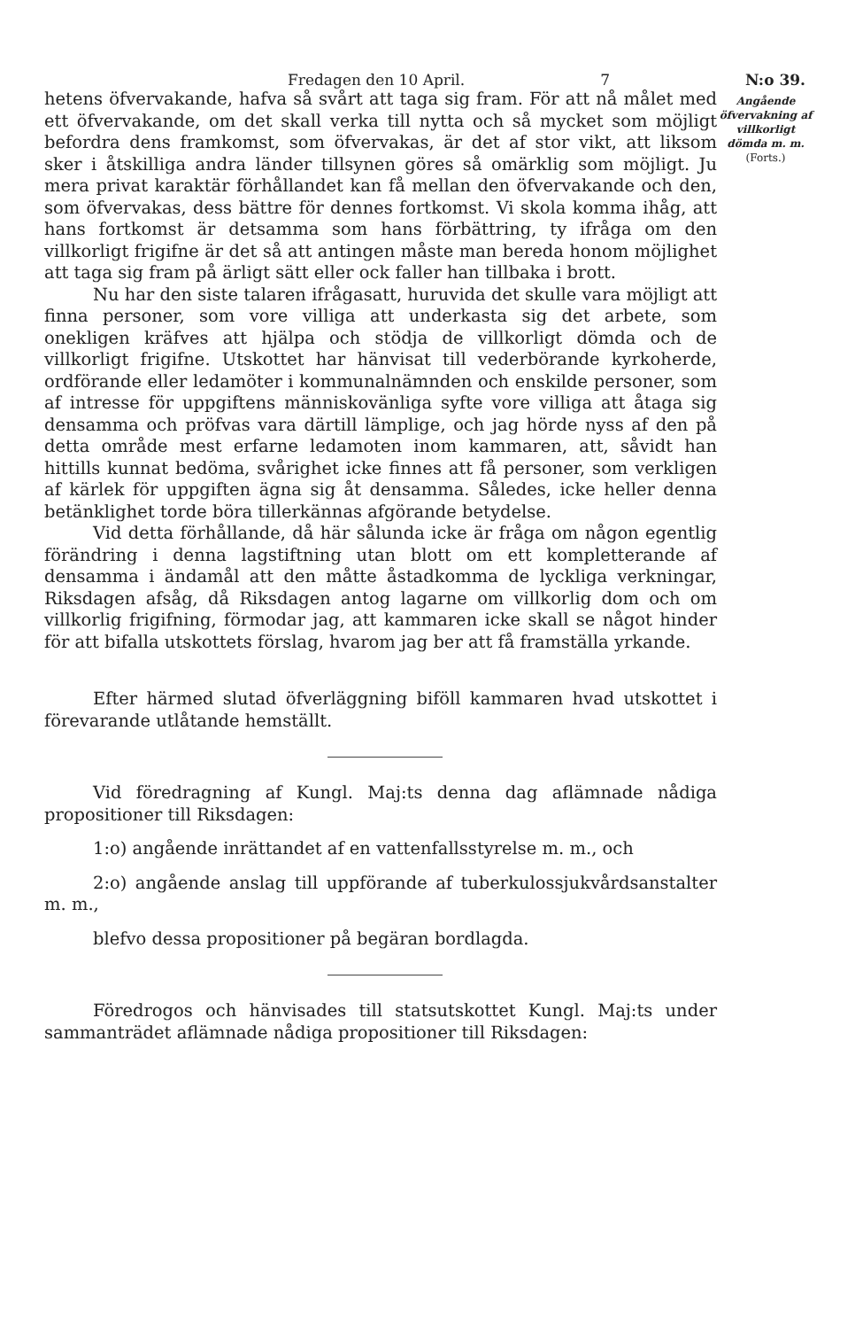Fredagen den 10 April. 7 N:o 39.
hetens öfvervakande, hafva så svårt att taga sig fram. För att nå målet med ett öfvervakande, om det skall verka till nytta och så mycket som möjligt befordra dens framkomst, som öfvervakas, är det af stor vikt, att liksom sker i åtskilliga andra länder tillsynen göres så omärklig som möjligt. Ju mera privat karaktär förhållandet kan få mellan den öfvervakande och den, som öfvervakas, dess bättre för dennes fortkomst. Vi skola komma ihåg, att hans fortkomst är detsamma som hans förbättring, ty ifråga om den villkorligt frigifne är det så att antingen måste man bereda honom möjlighet att taga sig fram på ärligt sätt eller ock faller han tillbaka i brott.
Nu har den siste talaren ifrågasatt, huruvida det skulle vara möjligt att finna personer, som vore villiga att underkasta sig det arbete, som onekligen kräfves att hjälpa och stödja de villkorligt dömda och de villkorligt frigifne. Utskottet har hänvisat till vederbörande kyrkoherde, ordförande eller ledamöter i kommunalnämnden och enskilde personer, som af intresse för uppgiftens människovänliga syfte vore villiga att åtaga sig densamma och pröfvas vara därtill lämplige, och jag hörde nyss af den på detta område mest erfarne ledamoten inom kammaren, att, såvidt han hittills kunnat bedöma, svårighet icke finnes att få personer, som verkligen af kärlek för uppgiften ägna sig åt densamma. Således, icke heller denna betänklighet torde böra tillerkännas afgörande betydelse.
Vid detta förhållande, då här sålunda icke är fråga om någon egentlig förändring i denna lagstiftning utan blott om ett kompletterande af densamma i ändamål att den måtte åstadkomma de lyckliga verkningar, Riksdagen afsåg, då Riksdagen antog lagarne om villkorlig dom och om villkorlig frigifning, förmodar jag, att kammaren icke skall se något hinder för att bifalla utskottets förslag, hvarom jag ber att få framställa yrkande.
Efter härmed slutad öfverläggning biföll kammaren hvad utskottet i förevarande utlåtande hemställt.
Vid föredragning af Kungl. Maj:ts denna dag aflämnade nådiga propositioner till Riksdagen:
1:o) angående inrättandet af en vattenfallsstyrelse m. m., och
2:o) angående anslag till uppförande af tuberkulossjukvårdsanstalter m. m.,
blefvo dessa propositioner på begäran bordlagda.
Föredrogos och hänvisades till statsutskottet Kungl. Maj:ts under sammanträdet aflämnade nådiga propositioner till Riksdagen:
Angående öfvervakning af villkorligt dömda m. m.
(Forts.)